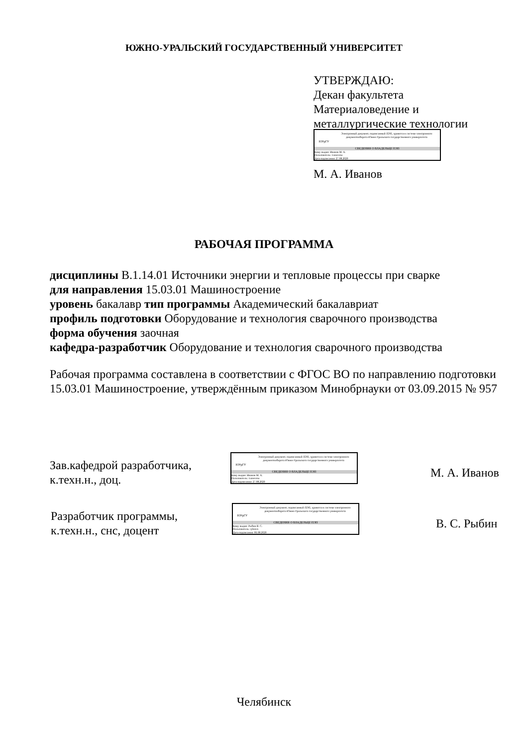ЮЖНО-УРАЛЬСКИЙ ГОСУДАРСТВЕННЫЙ УНИВЕРСИТЕТ
УТВЕРЖДАЮ:
Декан факультета
Материаловедение и
металлургические технологии
ЮУрГУ
Электронный документ, подписанный ПЭП, хранится в системе электронного документооборота Южно-Уральского государственного университета
СВЕДЕНИЯ О ВЛАДЕЛЬЦЕ ПЭП
Кому выдан: Иванов М. А.
Пользователь: ivanovma
Дата подписания: 27.08.2020
М. А. Иванов
РАБОЧАЯ ПРОГРАММА
дисциплины В.1.14.01 Источники энергии и тепловые процессы при сварке
для направления 15.03.01 Машиностроение
уровень бакалавр тип программы Академический бакалавриат
профиль подготовки Оборудование и технология сварочного производства
форма обучения заочная
кафедра-разработчик Оборудование и технология сварочного производства
Рабочая программа составлена в соответствии с ФГОС ВО по направлению подготовки 15.03.01 Машиностроение, утверждённым приказом Минобрнауки от 03.09.2015 № 957
Зав.кафедрой разработчика,
к.техн.н., доц.
ЮУрГУ
Электронный документ, подписанный ПЭП, хранится в системе электронного документооборота Южно-Уральского государственного университета
СВЕДЕНИЯ О ВЛАДЕЛЬЦЕ ПЭП
Кому выдан: Иванов М. А.
Пользователь: ivanovma
Дата подписания: 27.08.2020
М. А. Иванов
Разработчик программы,
к.техн.н., снс, доцент
ЮУрГУ
Электронный документ, подписанный ПЭП, хранится в системе электронного документооборота Южно-Уральского государственного университета
СВЕДЕНИЯ О ВЛАДЕЛЬЦЕ ПЭП
Кому выдан: Рыбин В. С.
Пользователь: rybinvs
Дата подписания: 06.08.2020
В. С. Рыбин
Челябинск